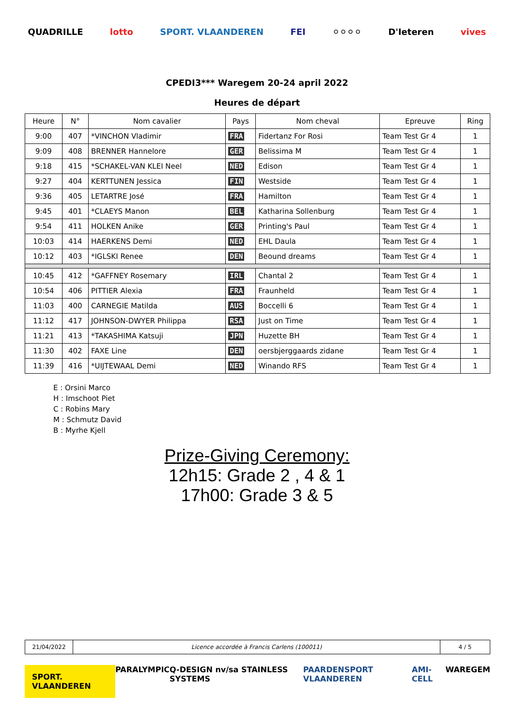QUADRILLE lotto SPORT. VLAANDEREN FEI ⚪⚪⚪⚪ D'Ieteren vives
CPEDI3*** Waregem 20-24 april 2022
Heures de départ
| Heure | N° | Nom cavalier | Pays | Nom cheval | Epreuve | Ring |
| --- | --- | --- | --- | --- | --- | --- |
| 9:00 | 407 | *VINCHON Vladimir | FRA | Fidertanz For Rosi | Team Test Gr 4 | 1 |
| 9:09 | 408 | BRENNER Hannelore | GER | Belissima M | Team Test Gr 4 | 1 |
| 9:18 | 415 | *SCHAKEL-VAN KLEI Neel | NED | Edison | Team Test Gr 4 | 1 |
| 9:27 | 404 | KERTTUNEN Jessica | FIN | Westside | Team Test Gr 4 | 1 |
| 9:36 | 405 | LETARTRE José | FRA | Hamilton | Team Test Gr 4 | 1 |
| 9:45 | 401 | *CLAEYS Manon | BEL | Katharina Sollenburg | Team Test Gr 4 | 1 |
| 9:54 | 411 | HOLKEN Anike | GER | Printing's Paul | Team Test Gr 4 | 1 |
| 10:03 | 414 | HAERKENS Demi | NED | EHL Daula | Team Test Gr 4 | 1 |
| 10:12 | 403 | *IGLSKI Renee | DEN | Beound dreams | Team Test Gr 4 | 1 |
| 10:45 | 412 | *GAFFNEY Rosemary | IRL | Chantal 2 | Team Test Gr 4 | 1 |
| 10:54 | 406 | PITTIER Alexia | FRA | Fraunheld | Team Test Gr 4 | 1 |
| 11:03 | 400 | CARNEGIE Matilda | AUS | Boccelli 6 | Team Test Gr 4 | 1 |
| 11:12 | 417 | JOHNSON-DWYER Philippa | RSA | Just on Time | Team Test Gr 4 | 1 |
| 11:21 | 413 | *TAKASHIMA Katsuji | JPN | Huzette BH | Team Test Gr 4 | 1 |
| 11:30 | 402 | FAXE Line | DEN | oersbjerggaards zidane | Team Test Gr 4 | 1 |
| 11:39 | 416 | *UIJTEWAAL Demi | NED | Winando RFS | Team Test Gr 4 | 1 |
E : Orsini Marco
H : Imschoot Piet
C : Robins Mary
M : Schmutz David
B : Myrhe Kjell
Prize-Giving Ceremony:
12h15: Grade 2 , 4 & 1
17h00: Grade 3 & 5
| 21/04/2022 | Licence accordée à Francis Carlens (100011) | 4 / 5 |
SPORT. VLAANDEREN PARALYMPIC Q-DESIGN nv/sa STAINLESS SYSTEMS PAARDENSPORT VLAANDEREN AMI-CELL WAREGEM